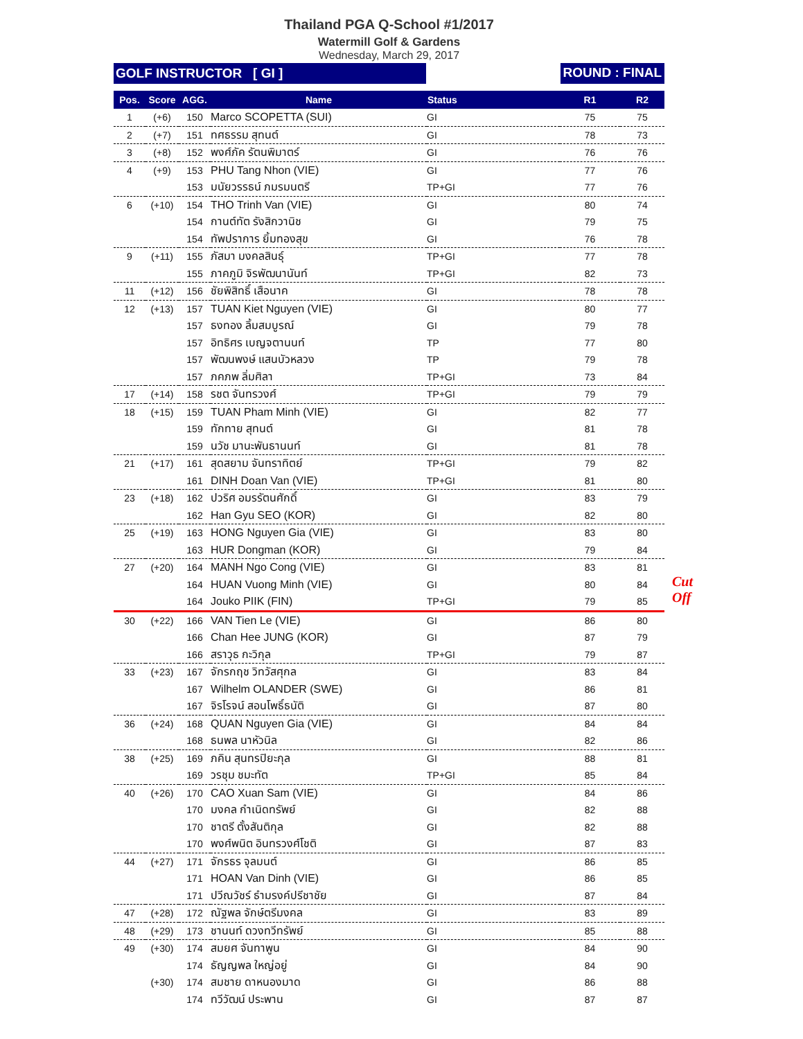Thailand PGA Q-School #1/2017
Watermill Golf & Gardens
Wednesday, March 29, 2017
GOLF INSTRUCTOR [ GI ] ROUND : FINAL
| Pos. | Score | AGG. | Name | Status | R1 | R2 |
| --- | --- | --- | --- | --- | --- | --- |
| 1 | (+6) | 150 | Marco SCOPETTA (SUI) | GI | 75 | 75 |
| 2 | (+7) | 151 | ทศธรรม สุทนต์ | GI | 78 | 73 |
| 3 | (+8) | 152 | พงศ์ภัค รัตนพิมาตร์ | GI | 76 | 76 |
| 4 | (+9) | 153 | PHU Tang Nhon (VIE) | GI | 77 | 76 |
| | | 153 | มนัยวรรธน์ ภมรมนตรี | TP+GI | 77 | 76 |
| 6 | (+10) | 154 | THO Trinh Van (VIE) | GI | 80 | 74 |
| | | 154 | กานต์ทัต รังสิกวานิช | GI | 79 | 75 |
| | | 154 | ทัพปราการ ยิ้มทองสุข | GI | 76 | 78 |
| 9 | (+11) | 155 | ภัสมา มงคลสินธุ์ | TP+GI | 77 | 78 |
| | | 155 | ภาคภูมิ จิรพัฒนานันท์ | TP+GI | 82 | 73 |
| 11 | (+12) | 156 | ชัยพิสิทธิ์ เสือนาค | GI | 78 | 78 |
| 12 | (+13) | 157 | TUAN Kiet Nguyen (VIE) | GI | 80 | 77 |
| | | 157 | ธงทอง ลิ้มสมบูรณ์ | GI | 79 | 78 |
| | | 157 | อิทธิศร เบญจตานนท์ | TP | 77 | 80 |
| | | 157 | พัฒนพงษ์ แสนบัวหลวง | TP | 79 | 78 |
| | | 157 | ภคภพ ลิ่มศิลา | TP+GI | 73 | 84 |
| 17 | (+14) | 158 | รชต จันทรวงศ์ | TP+GI | 79 | 79 |
| 18 | (+15) | 159 | TUAN Pham Minh (VIE) | GI | 82 | 77 |
| | | 159 | ทักทาย สุทนต์ | GI | 81 | 78 |
| | | 159 | นวัช มานะพันธานนท์ | GI | 81 | 78 |
| 21 | (+17) | 161 | สุดสยาม จันทราทิตย์ | TP+GI | 79 | 82 |
| | | 161 | DINH Doan Van (VIE) | TP+GI | 81 | 80 |
| 23 | (+18) | 162 | ปวริศ อมรรัตนศักดิ์ | GI | 83 | 79 |
| | | 162 | Han Gyu SEO (KOR) | GI | 82 | 80 |
| 25 | (+19) | 163 | HONG Nguyen Gia (VIE) | GI | 83 | 80 |
| | | 163 | HUR Dongman (KOR) | GI | 79 | 84 |
| 27 | (+20) | 164 | MANH Ngo Cong (VIE) | GI | 83 | 81 |
| | | 164 | HUAN Vuong Minh (VIE) | GI | 80 | 84 |
| | | 164 | Jouko PIIK (FIN) | TP+GI | 79 | 85 |
| 30 | (+22) | 166 | VAN Tien Le (VIE) | GI | 86 | 80 |
| | | 166 | Chan Hee JUNG (KOR) | GI | 87 | 79 |
| | | 166 | สราวุธ กะวิกุล | TP+GI | 79 | 87 |
| 33 | (+23) | 167 | จักรกฤช วิทวัสศุกล | GI | 83 | 84 |
| | | 167 | Wilhelm OLANDER (SWE) | GI | 86 | 81 |
| | | 167 | จิรโรจน์ สอนโพธิ์ธนัติ | GI | 87 | 80 |
| 36 | (+24) | 168 | QUAN Nguyen Gia (VIE) | GI | 84 | 84 |
| | | 168 | ธนพล นาหัวนิล | GI | 82 | 86 |
| 38 | (+25) | 169 | ภคิน สุนทรปิยะกุล | GI | 88 | 81 |
| | | 169 | วรชุม ชมะทัต | TP+GI | 85 | 84 |
| 40 | (+26) | 170 | CAO Xuan Sam (VIE) | GI | 84 | 86 |
| | | 170 | มงคล กำเนิดทรัพย์ | GI | 82 | 88 |
| | | 170 | ชาตรี ตั้งสันติกุล | GI | 82 | 88 |
| | | 170 | พงศ์พนิต อินทรวงศ์โชติ | GI | 87 | 83 |
| 44 | (+27) | 171 | จักรธร จุลมนต์ | GI | 86 | 85 |
| | | 171 | HOAN Van Dinh (VIE) | GI | 86 | 85 |
| | | 171 | ปวีณวัชร์ ธำมรงค์ปรีชาชัย | GI | 87 | 84 |
| 47 | (+28) | 172 | ณัฐพล จักษ์ตรีมงคล | GI | 83 | 89 |
| 48 | (+29) | 173 | ชานนท์ ดวงทวีทรัพย์ | GI | 85 | 88 |
| 49 | (+30) | 174 | สมยศ จันทาพูน | GI | 84 | 90 |
| | | 174 | ธัญญพล ใหญ่อยู่ | GI | 84 | 90 |
| | (+30) | 174 | สมชาย ดาหนองมาด | GI | 86 | 88 |
| | | 174 | ทวีวัฒน์ ประพาน | GI | 87 | 87 |
Cut Off